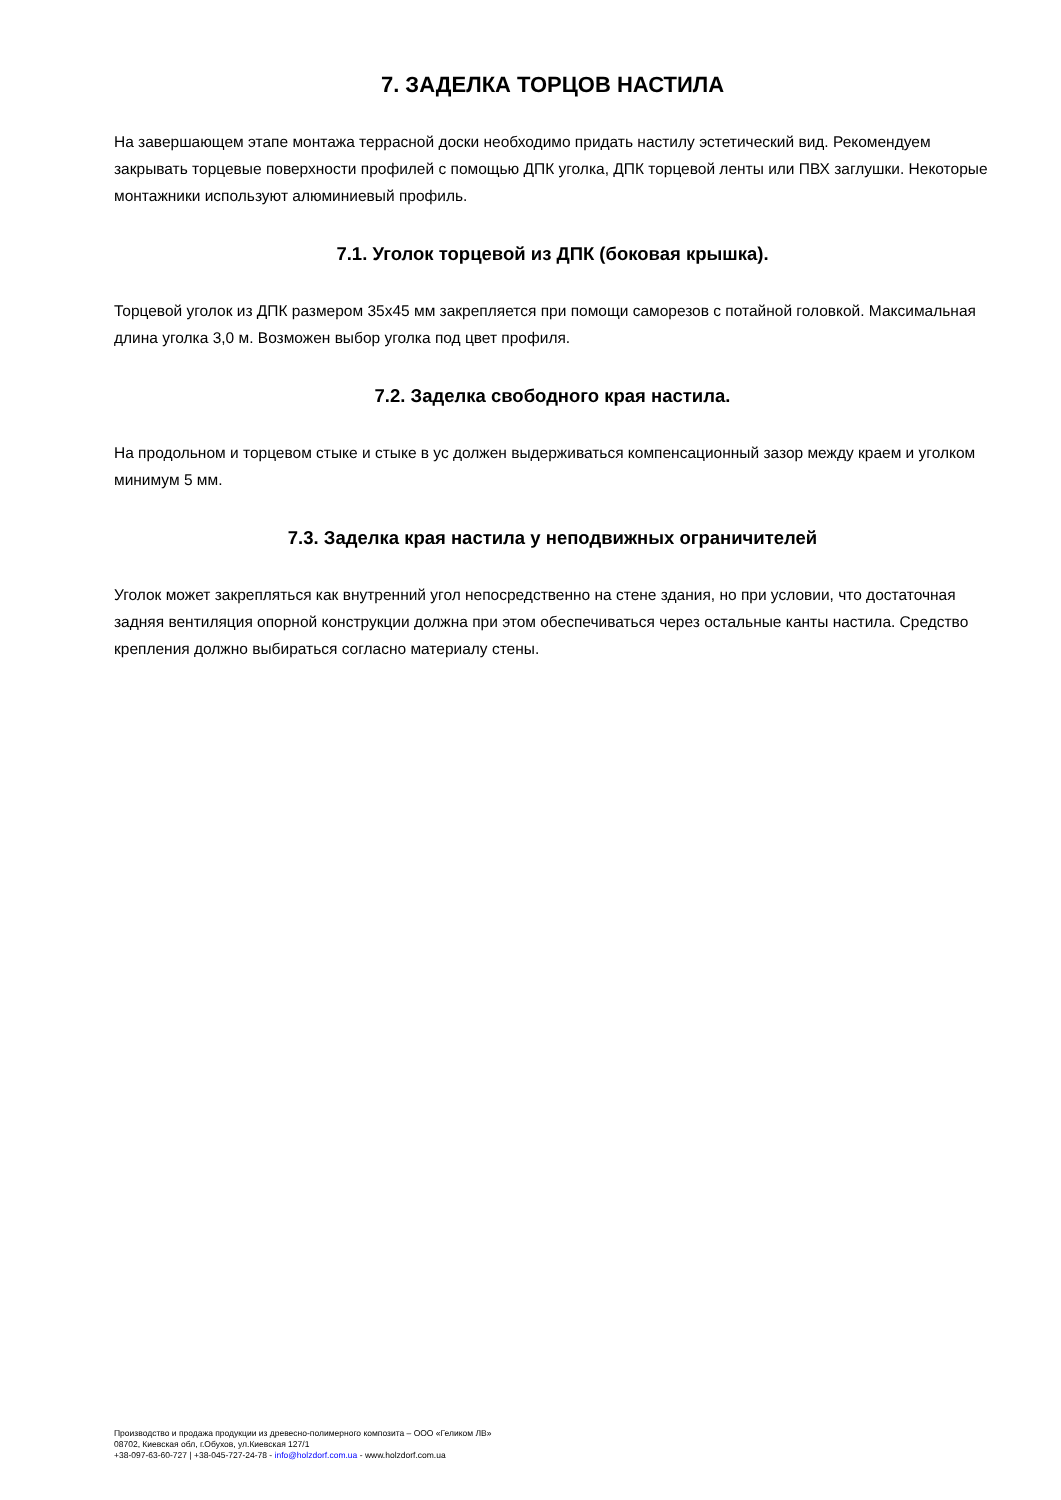7. ЗАДЕЛКА ТОРЦОВ НАСТИЛА
На завершающем этапе монтажа террасной доски необходимо придать настилу эстетический вид. Рекомендуем закрывать торцевые поверхности профилей с помощью ДПК уголка, ДПК торцевой ленты или ПВХ заглушки. Некоторые монтажники используют алюминиевый профиль.
7.1. Уголок торцевой из ДПК (боковая крышка).
Торцевой уголок из ДПК размером 35х45 мм закрепляется при помощи саморезов с потайной головкой. Максимальная длина уголка 3,0 м. Возможен выбор уголка под цвет профиля.
7.2. Заделка свободного края настила.
На продольном и торцевом стыке и стыке в ус должен выдерживаться компенсационный зазор между краем и уголком минимум 5 мм.
7.3. Заделка края настила у неподвижных ограничителей
Уголок может закрепляться как внутренний угол непосредственно на стене здания, но при условии, что достаточная задняя вентиляция опорной конструкции должна при этом обеспечиваться через остальные канты настила. Средство крепления должно выбираться согласно материалу стены.
Производство и продажа продукции из древесно-полимерного композита – ООО «Геликом ЛВ»
08702, Киевская обл, г.Обухов, ул.Киевская 127/1
+38-097-63-60-727 | +38-045-727-24-78 - info@holzdorf.com.ua - www.holzdorf.com.ua